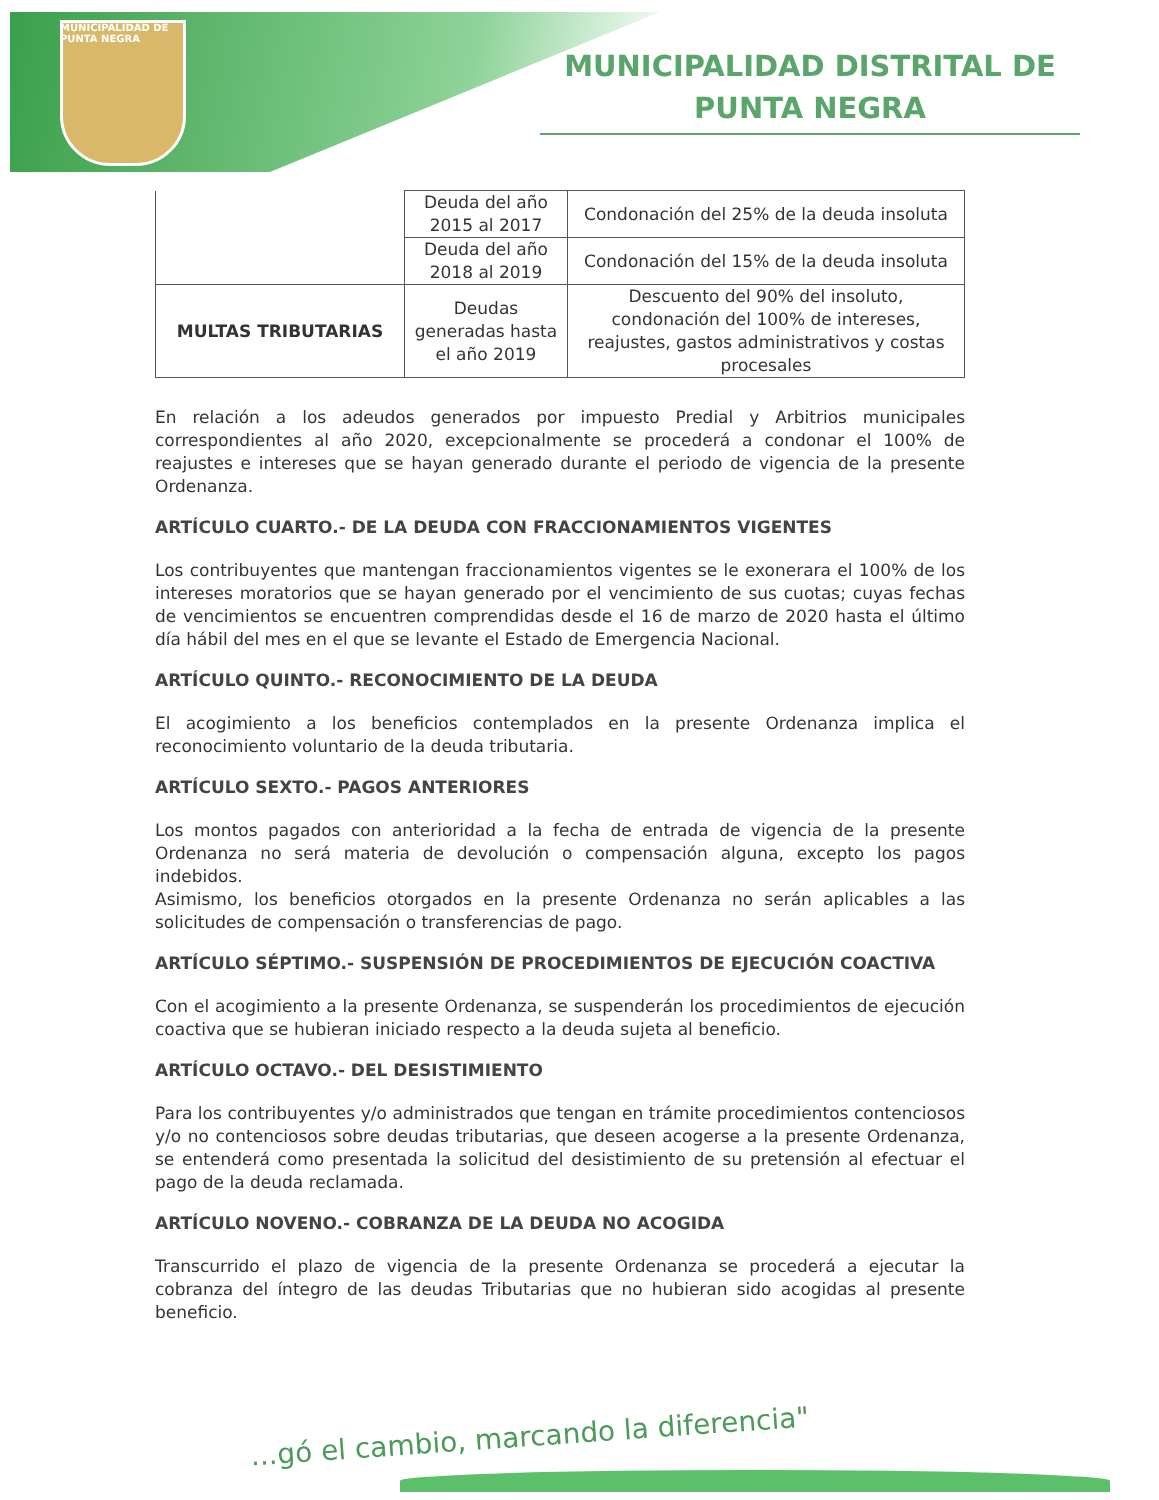MUNICIPALIDAD DE
PUNTA NEGRA
MUNICIPALIDAD DISTRITAL DE
PUNTA NEGRA
| | Deuda del año 2015 al 2017 | Condonación del 25% de la deuda insoluta |
| | Deuda del año 2018 al 2019 | Condonación del 15% de la deuda insoluta |
| MULTAS TRIBUTARIAS | Deudas generadas hasta el año 2019 | Descuento del 90% del insoluto, condonación del 100% de intereses, reajustes, gastos administrativos y costas procesales |
En relación a los adeudos generados por impuesto Predial y Arbitrios municipales correspondientes al año 2020, excepcionalmente se procederá a condonar el 100% de reajustes e intereses que se hayan generado durante el periodo de vigencia de la presente Ordenanza.
ARTÍCULO CUARTO.- DE LA DEUDA CON FRACCIONAMIENTOS VIGENTES
Los contribuyentes que mantengan fraccionamientos vigentes se le exonerara el 100% de los intereses moratorios que se hayan generado por el vencimiento de sus cuotas; cuyas fechas de vencimientos se encuentren comprendidas desde el 16 de marzo de 2020 hasta el último día hábil del mes en el que se levante el Estado de Emergencia Nacional.
ARTÍCULO QUINTO.- RECONOCIMIENTO DE LA DEUDA
El acogimiento a los beneficios contemplados en la presente Ordenanza implica el reconocimiento voluntario de la deuda tributaria.
ARTÍCULO SEXTO.- PAGOS ANTERIORES
Los montos pagados con anterioridad a la fecha de entrada de vigencia de la presente Ordenanza no será materia de devolución o compensación alguna, excepto los pagos indebidos.
Asimismo, los beneficios otorgados en la presente Ordenanza no serán aplicables a las solicitudes de compensación o transferencias de pago.
ARTÍCULO SÉPTIMO.- SUSPENSIÓN DE PROCEDIMIENTOS DE EJECUCIÓN COACTIVA
Con el acogimiento a la presente Ordenanza, se suspenderán los procedimientos de ejecución coactiva que se hubieran iniciado respecto a la deuda sujeta al beneficio.
ARTÍCULO OCTAVO.- DEL DESISTIMIENTO
Para los contribuyentes y/o administrados que tengan en trámite procedimientos contenciosos y/o no contenciosos sobre deudas tributarias, que deseen acogerse a la presente Ordenanza, se entenderá como presentada la solicitud del desistimiento de su pretensión al efectuar el pago de la deuda reclamada.
ARTÍCULO NOVENO.- COBRANZA DE LA DEUDA NO ACOGIDA
Transcurrido el plazo de vigencia de la presente Ordenanza se procederá a ejecutar la cobranza del íntegro de las deudas Tributarias que no hubieran sido acogidas al presente beneficio.
...gó el cambio, marcando la diferencia"